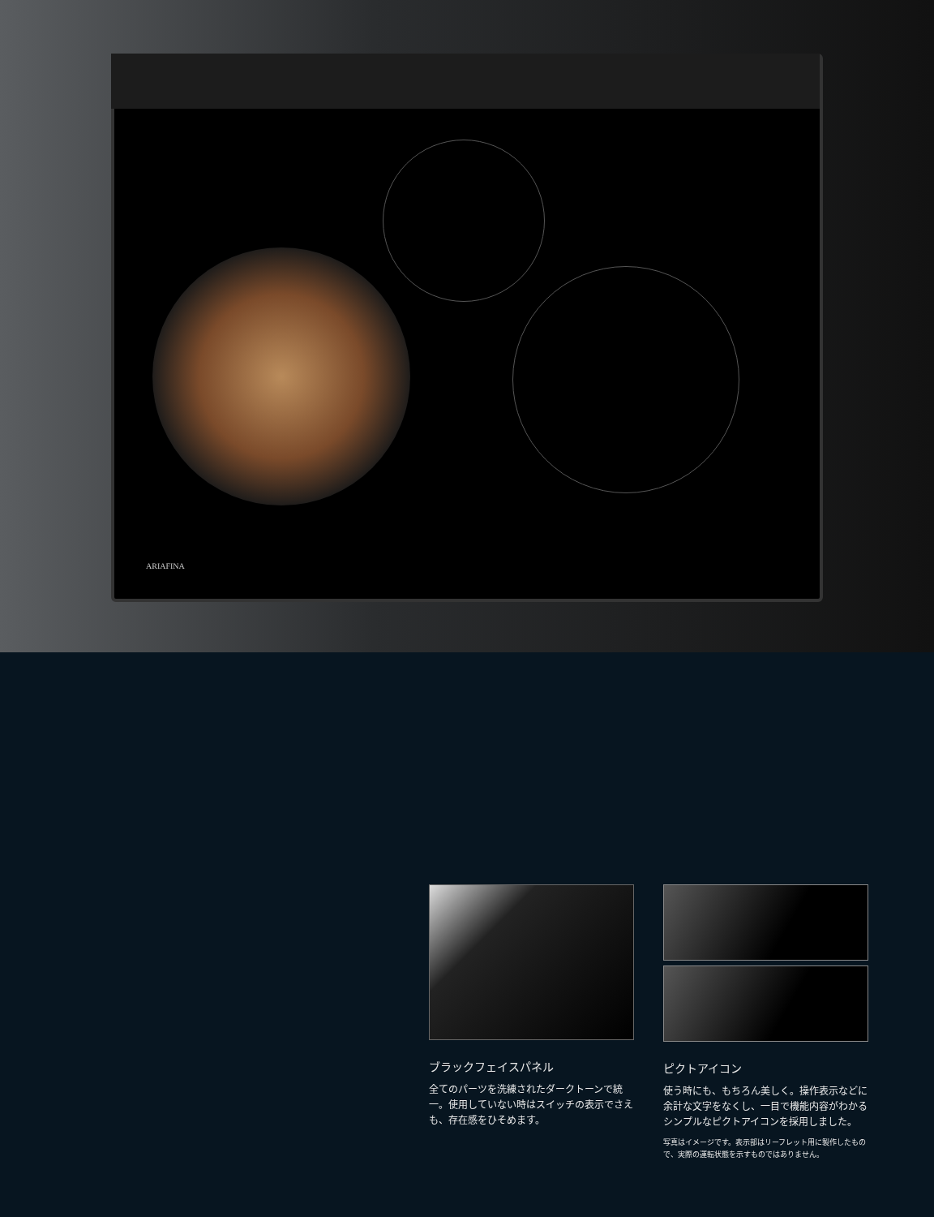ARIAFINA
ブラックフェイスパネル
全てのパーツを洗練されたダークトーンで統一。使用していない時はスイッチの表示でさえも、存在感をひそめます。
ピクトアイコン
使う時にも、もちろん美しく。操作表示などに余計な文字をなくし、一目で機能内容がわかるシンプルなピクトアイコンを採用しました。
写真はイメージです。表示部はリーフレット用に製作したもので、実際の運転状態を示すものではありません。